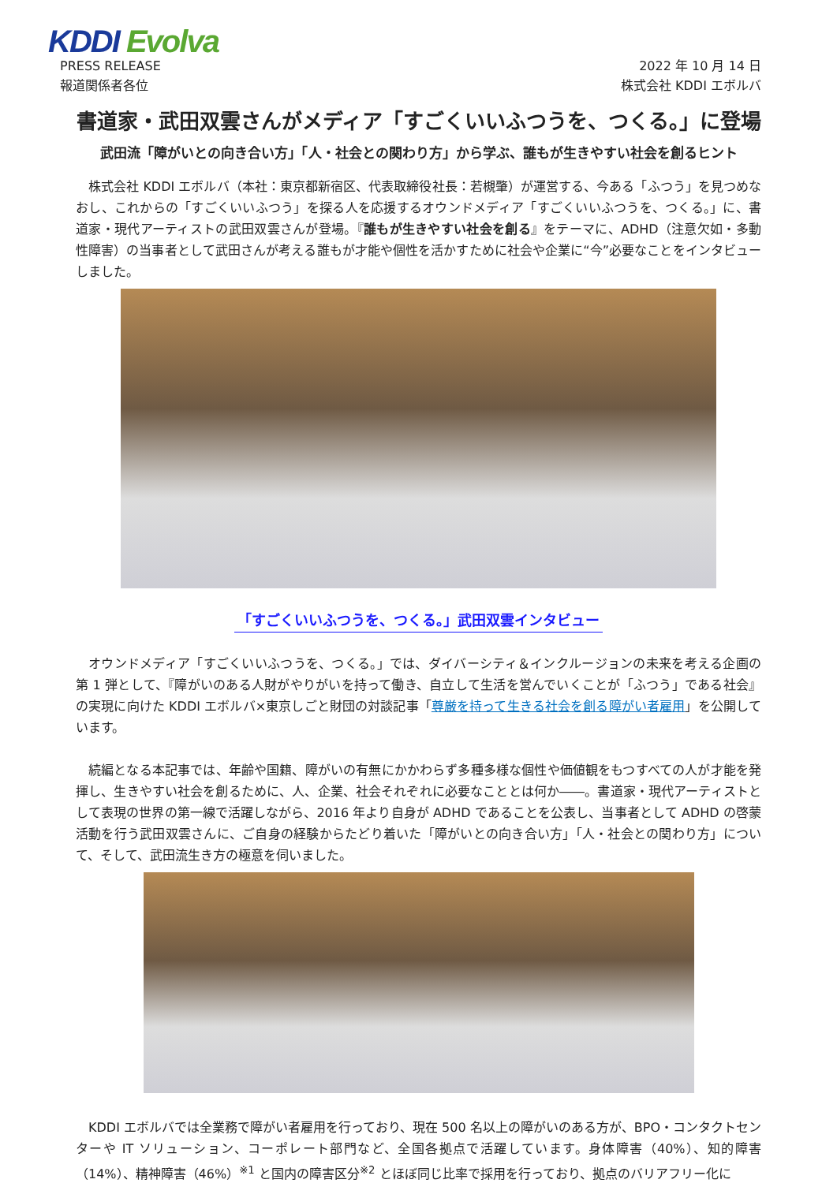KDDI Evolva
PRESS RELEASE
報道関係者各位
2022 年 10 月 14 日
株式会社 KDDI エボルバ
書道家・武田双雲さんがメディア「すごくいいふつうを、つくる。」に登場
武田流「障がいとの向き合い方」「人・社会との関わり方」から学ぶ、誰もが生きやすい社会を創るヒント
株式会社 KDDI エボルバ（本社：東京都新宿区、代表取締役社長：若槻肇）が運営する、今ある「ふつう」を見つめなおし、これからの「すごくいいふつう」を探る人を応援するオウンドメディア「すごくいいふつうを、つくる。」に、書道家・現代アーティストの武田双雲さんが登場。『誰もが生きやすい社会を創る』をテーマに、ADHD（注意欠如・多動性障害）の当事者として武田さんが考える誰もが才能や個性を活かすために社会や企業に“今”必要なことをインタビューしました。
「すごくいいふつうを、つくる。」武田双雲インタビュー
オウンドメディア「すごくいいふつうを、つくる。」では、ダイバーシティ＆インクルージョンの未来を考える企画の第 1 弾として、『障がいのある人財がやりがいを持って働き、自立して生活を営んでいくことが「ふつう」である社会』の実現に向けた KDDI エボルバ×東京しごと財団の対談記事「尊厳を持って生きる社会を創る障がい者雇用」を公開しています。
続編となる本記事では、年齢や国籍、障がいの有無にかかわらず多種多様な個性や価値観をもつすべての人が才能を発揮し、生きやすい社会を創るために、人、企業、社会それぞれに必要なこととは何か――。書道家・現代アーティストとして表現の世界の第一線で活躍しながら、2016 年より自身が ADHD であることを公表し、当事者として ADHD の啓蒙活動を行う武田双雲さんに、ご自身の経験からたどり着いた「障がいとの向き合い方」「人・社会との関わり方」について、そして、武田流生き方の極意を伺いました。
KDDI エボルバでは全業務で障がい者雇用を行っており、現在 500 名以上の障がいのある方が、BPO・コンタクトセンターや IT ソリューション、コーポレート部門など、全国各拠点で活躍しています。身体障害（40%）、知的障害（14%）、精神障害（46%）<sup>※1</sup> と国内の障害区分<sup>※2</sup> とほぼ同じ比率で採用を行っており、拠点のバリアフリー化に